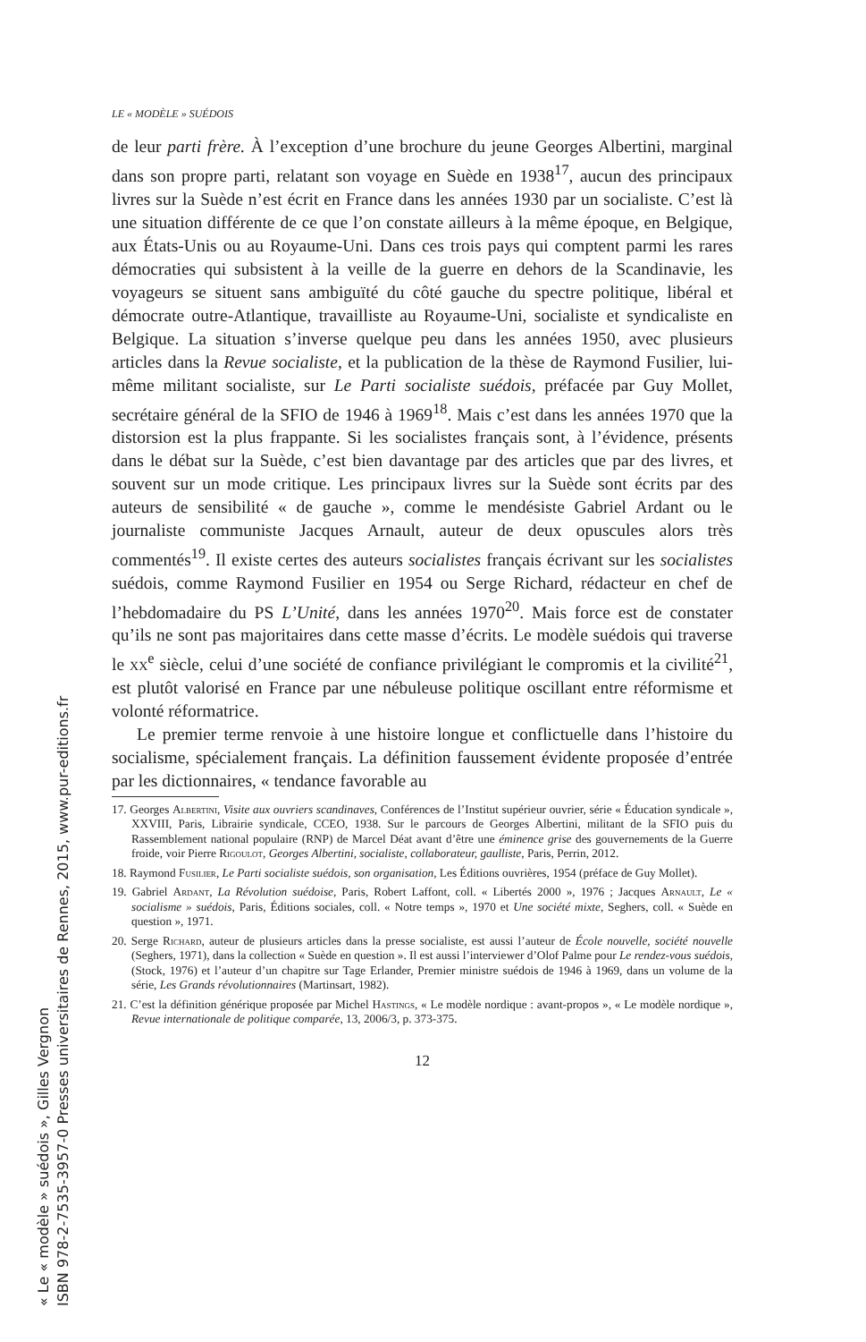LE « MODÈLE » SUÉDOIS
de leur parti frère. À l’exception d’une brochure du jeune Georges Albertini, marginal dans son propre parti, relatant son voyage en Suède en 1938<sup>17</sup>, aucun des principaux livres sur la Suède n’est écrit en France dans les années 1930 par un socialiste. C’est là une situation différente de ce que l’on constate ailleurs à la même époque, en Belgique, aux États-Unis ou au Royaume-Uni. Dans ces trois pays qui comptent parmi les rares démocraties qui subsistent à la veille de la guerre en dehors de la Scandinavie, les voyageurs se situent sans ambiguïté du côté gauche du spectre politique, libéral et démocrate outre-Atlantique, travailliste au Royaume-Uni, socialiste et syndicaliste en Belgique. La situation s’inverse quelque peu dans les années 1950, avec plusieurs articles dans la Revue socialiste, et la publication de la thèse de Raymond Fusilier, lui-même militant socialiste, sur Le Parti socialiste suédois, préfacée par Guy Mollet, secrétaire général de la SFIO de 1946 à 1969<sup>18</sup>. Mais c’est dans les années 1970 que la distorsion est la plus frappante. Si les socialistes français sont, à l’évidence, présents dans le débat sur la Suède, c’est bien davantage par des articles que par des livres, et souvent sur un mode critique. Les principaux livres sur la Suède sont écrits par des auteurs de sensibilité « de gauche », comme le mendésiste Gabriel Ardant ou le journaliste communiste Jacques Arnault, auteur de deux opuscules alors très commentés<sup>19</sup>. Il existe certes des auteurs socialistes français écrivant sur les socialistes suédois, comme Raymond Fusilier en 1954 ou Serge Richard, rédacteur en chef de l’hebdomadaire du PS L’Unité, dans les années 1970<sup>20</sup>. Mais force est de constater qu’ils ne sont pas majoritaires dans cette masse d’écrits. Le modèle suédois qui traverse le xx<sup>e</sup> siècle, celui d’une société de confiance privilégiant le compromis et la civilité<sup>21</sup>, est plutôt valorisé en France par une nébuleuse politique oscillant entre réformisme et volonté réformatrice.
Le premier terme renvoie à une histoire longue et conflictuelle dans l’histoire du socialisme, spécialement français. La définition faussement évidente proposée d’entrée par les dictionnaires, « tendance favorable au
17. Georges Albertini, Visite aux ouvriers scandinaves, Conférences de l’Institut supérieur ouvrier, série « Éducation syndicale », XXVIII, Paris, Librairie syndicale, CCEO, 1938. Sur le parcours de Georges Albertini, militant de la SFIO puis du Rassemblement national populaire (RNP) de Marcel Déat avant d’être une éminence grise des gouvernements de la Guerre froide, voir Pierre Rigoulot, Georges Albertini, socialiste, collaborateur, gaulliste, Paris, Perrin, 2012.
18. Raymond Fusilier, Le Parti socialiste suédois, son organisation, Les Éditions ouvrières, 1954 (préface de Guy Mollet).
19. Gabriel Ardant, La Révolution suédoise, Paris, Robert Laffont, coll. « Libertés 2000 », 1976 ; Jacques Arnault, Le « socialisme » suédois, Paris, Éditions sociales, coll. « Notre temps », 1970 et Une société mixte, Seghers, coll. « Suède en question », 1971.
20. Serge Richard, auteur de plusieurs articles dans la presse socialiste, est aussi l’auteur de École nouvelle, société nouvelle (Seghers, 1971), dans la collection « Suède en question ». Il est aussi l’interviewer d’Olof Palme pour Le rendez-vous suédois, (Stock, 1976) et l’auteur d’un chapitre sur Tage Erlander, Premier ministre suédois de 1946 à 1969, dans un volume de la série, Les Grands révolutionnaires (Martinsart, 1982).
21. C’est la définition générique proposée par Michel Hastings, « Le modèle nordique : avant-propos », « Le modèle nordique », Revue internationale de politique comparée, 13, 2006/3, p. 373-375.
12
« Le « modèle » suédois », Gilles Vergnon
ISBN 978-2-7535-3957-0 Presses universitaires de Rennes, 2015, www.pur-editions.fr